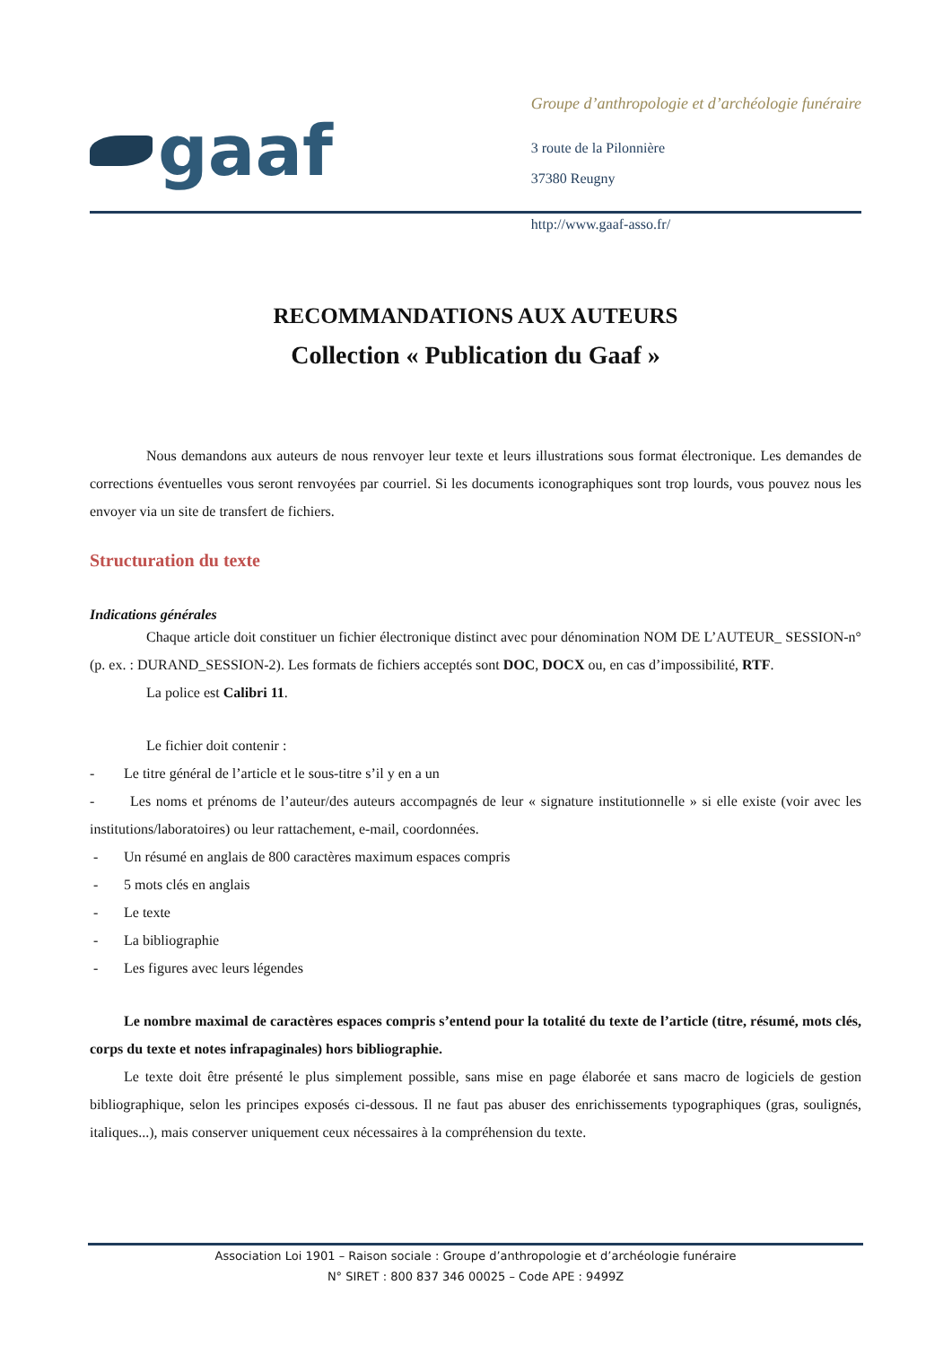gaaf
Groupe d’anthropologie et d’archéologie funéraire
3 route de la Pilonnière
37380 Reugny
http://www.gaaf-asso.fr/
RECOMMANDATIONS AUX AUTEURS
Collection « Publication du Gaaf »
Nous demandons aux auteurs de nous renvoyer leur texte et leurs illustrations sous format électronique. Les demandes de corrections éventuelles vous seront renvoyées par courriel. Si les documents iconographiques sont trop lourds, vous pouvez nous les envoyer via un site de transfert de fichiers.
Structuration du texte
Indications générales
Chaque article doit constituer un fichier électronique distinct avec pour dénomination NOM DE L’AUTEUR_ SESSION-n° (p. ex. : DURAND_SESSION-2). Les formats de fichiers acceptés sont DOC, DOCX ou, en cas d’impossibilité, RTF.
La police est Calibri 11.
Le fichier doit contenir :
- Le titre général de l’article et le sous-titre s’il y en a un
- Les noms et prénoms de l’auteur/des auteurs accompagnés de leur « signature institutionnelle » si elle existe (voir avec les institutions/laboratoires) ou leur rattachement, e-mail, coordonnées.
- Un résumé en anglais de 800 caractères maximum espaces compris
- 5 mots clés en anglais
- Le texte
- La bibliographie
- Les figures avec leurs légendes
Le nombre maximal de caractères espaces compris s’entend pour la totalité du texte de l’article (titre, résumé, mots clés, corps du texte et notes infrapaginales) hors bibliographie.
Le texte doit être présenté le plus simplement possible, sans mise en page élaborée et sans macro de logiciels de gestion bibliographique, selon les principes exposés ci-dessous. Il ne faut pas abuser des enrichissements typographiques (gras, soulignés, italiques...), mais conserver uniquement ceux nécessaires à la compréhension du texte.
Association Loi 1901 – Raison sociale : Groupe d’anthropologie et d’archéologie funéraire
N° SIRET : 800 837 346 00025 – Code APE : 9499Z